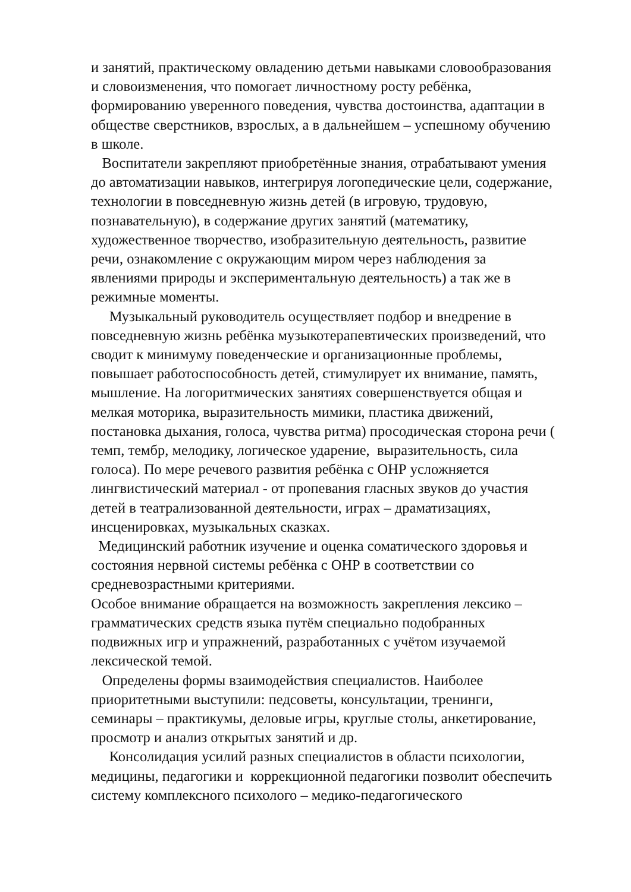и занятий, практическому овладению детьми навыками словообразования
и словоизменения, что помогает личностному росту ребёнка,
формированию уверенного поведения, чувства достоинства, адаптации в
обществе сверстников, взрослых, а в дальнейшем – успешному обучению
в школе.
Воспитатели закрепляют приобретённые знания, отрабатывают умения
до автоматизации навыков, интегрируя логопедические цели, содержание,
технологии в повседневную жизнь детей (в игровую, трудовую,
познавательную), в содержание других занятий (математику,
художественное творчество, изобразительную деятельность, развитие
речи, ознакомление с окружающим миром через наблюдения за
явлениями природы и экспериментальную деятельность) а так же в
режимные моменты.
Музыкальный руководитель осуществляет подбор и внедрение в
повседневную жизнь ребёнка музыкотерапевтических произведений, что
сводит к минимуму поведенческие и организационные проблемы,
повышает работоспособность детей, стимулирует их внимание, память,
мышление. На логоритмических занятиях совершенствуется общая и
мелкая моторика, выразительность мимики, пластика движений,
постановка дыхания, голоса, чувства ритма) просодическая сторона речи (
темп, тембр, мелодику, логическое ударение, выразительность, сила
голоса). По мере речевого развития ребёнка с ОНР усложняется
лингвистический материал - от пропевания гласных звуков до участия
детей в театрализованной деятельности, играх – драматизациях,
инсценировках, музыкальных сказках.
Медицинский работник изучение и оценка соматического здоровья и
состояния нервной системы ребёнка с ОНР в соответствии со
средневозрастными критериями.
Особое внимание обращается на возможность закрепления лексико –
грамматических средств языка путём специально подобранных
подвижных игр и упражнений, разработанных с учётом изучаемой
лексической темой.
Определены формы взаимодействия специалистов. Наиболее
приоритетными выступили: педсоветы, консультации, тренинги,
семинары – практикумы, деловые игры, круглые столы, анкетирование,
просмотр и анализ открытых занятий и др.
Консолидация усилий разных специалистов в области психологии,
медицины, педагогики и коррекционной педагогики позволит обеспечить
систему комплексного психолого – медико-педагогического